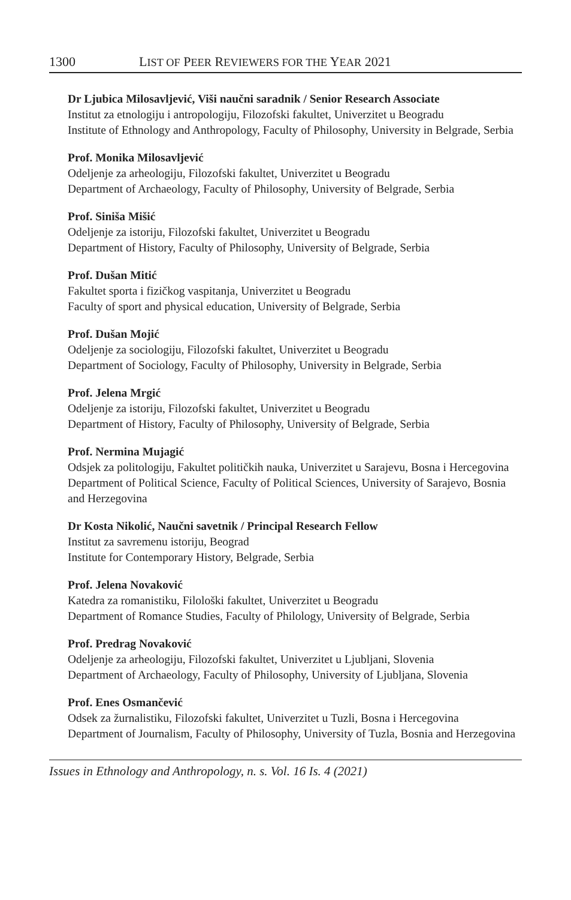1300 LIST OF PEER REVIEWERS FOR THE YEAR 2021
Dr Ljubica Milosavljević, Viši naučni saradnik / Senior Research Associate
Institut za etnologiju i antropologiju, Filozofski fakultet, Univerzitet u Beogradu
Institute of Ethnology and Anthropology, Faculty of Philosophy, University in Belgrade, Serbia
Prof. Monika Milosavljević
Odeljenje za arheologiju, Filozofski fakultet, Univerzitet u Beogradu
Department of Archaeology, Faculty of Philosophy, University of Belgrade, Serbia
Prof. Siniša Mišić
Odeljenje za istoriju, Filozofski fakultet, Univerzitet u Beogradu
Department of History, Faculty of Philosophy, University of Belgrade, Serbia
Prof. Dušan Mitić
Fakultet sporta i fizičkog vaspitanja, Univerzitet u Beogradu
Faculty of sport and physical education, University of Belgrade, Serbia
Prof. Dušan Mojić
Odeljenje za sociologiju, Filozofski fakultet, Univerzitet u Beogradu
Department of Sociology, Faculty of Philosophy, University in Belgrade, Serbia
Prof. Jelena Mrgić
Odeljenje za istoriju, Filozofski fakultet, Univerzitet u Beogradu
Department of History, Faculty of Philosophy, University of Belgrade, Serbia
Prof. Nermina Mujagić
Odsjek za politologiju, Fakultet političkih nauka, Univerzitet u Sarajevu, Bosna i Hercegovina
Department of Political Science, Faculty of Political Sciences, University of Sarajevo, Bosnia and Herzegovina
Dr Kosta Nikolić, Naučni savetnik / Principal Research Fellow
Institut za savremenu istoriju, Beograd
Institute for Contemporary History, Belgrade, Serbia
Prof. Jelena Novaković
Katedra za romanistiku, Filološki fakultet, Univerzitet u Beogradu
Department of Romance Studies, Faculty of Philology, University of Belgrade, Serbia
Prof. Predrag Novaković
Odeljenje za arheologiju, Filozofski fakultet, Univerzitet u Ljubljani, Slovenia
Department of Archaeology, Faculty of Philosophy, University of Ljubljana, Slovenia
Prof. Enes Osmančević
Odsek za žurnalistiku, Filozofski fakultet, Univerzitet u Tuzli, Bosna i Hercegovina
Department of Journalism, Faculty of Philosophy, University of Tuzla, Bosnia and Herzegovina
Issues in Ethnology and Anthropology, n. s. Vol. 16 Is. 4 (2021)